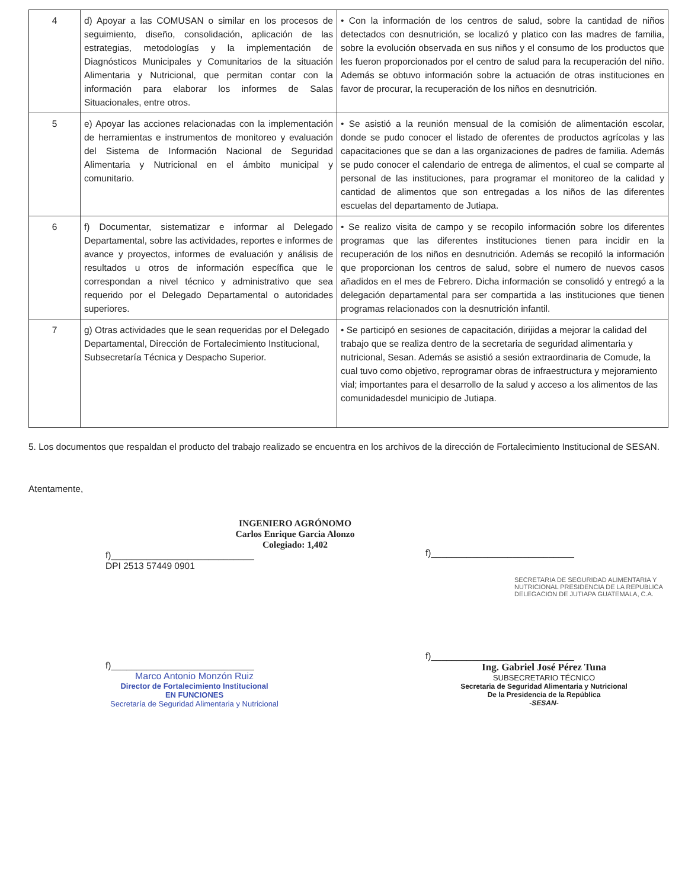| 4 | d) Apoyar a las COMUSAN o similar en los procesos de seguimiento, diseño, consolidación, aplicación de las estrategias, metodologías y la implementación de Diagnósticos Municipales y Comunitarios de la situación Alimentaria y Nutricional, que permitan contar con la información para elaborar los informes de Salas Situacionales, entre otros. | • Con la información de los centros de salud, sobre la cantidad de niños detectados con desnutrición, se localizó y platico con las madres de familia, sobre la evolución observada en sus niños y el consumo de los productos que les fueron proporcionados por el centro de salud para la recuperación del niño. Además se obtuvo información sobre la actuación de otras instituciones en favor de procurar, la recuperación de los niños en desnutrición. |
| 5 | e) Apoyar las acciones relacionadas con la implementación de herramientas e instrumentos de monitoreo y evaluación del Sistema de Información Nacional de Seguridad Alimentaria y Nutricional en el ámbito municipal y comunitario. | • Se asistió a la reunión mensual de la comisión de alimentación escolar, donde se pudo conocer el listado de oferentes de productos agrícolas y las capacitaciones que se dan a las organizaciones de padres de familia. Además se pudo conocer el calendario de entrega de alimentos, el cual se comparte al personal de las instituciones, para programar el monitoreo de la calidad y cantidad de alimentos que son entregadas a los niños de las diferentes escuelas del departamento de Jutiapa. |
| 6 | f) Documentar, sistematizar e informar al Delegado Departamental, sobre las actividades, reportes e informes de avance y proyectos, informes de evaluación y análisis de resultados u otros de información específica que le correspondan a nivel técnico y administrativo que sea requerido por el Delegado Departamental o autoridades superiores. | • Se realizo visita de campo y se recopilo información sobre los diferentes programas que las diferentes instituciones tienen para incidir en la recuperación de los niños en desnutrición. Además se recopiló la información que proporcionan los centros de salud, sobre el numero de nuevos casos añadidos en el mes de Febrero. Dicha información se consolidó y entregó a la delegación departamental para ser compartida a las instituciones que tienen programas relacionados con la desnutrición infantil. |
| 7 | g) Otras actividades que le sean requeridas por el Delegado Departamental, Dirección de Fortalecimiento Institucional, Subsecretaría Técnica y Despacho Superior. | • Se participó en sesiones de capacitación, dirijidas a mejorar la calidad del trabajo que se realiza dentro de la secretaria de seguridad alimentaria y nutricional, Sesan. Además se asistió a sesión extraordinaria de Comude, la cual tuvo como objetivo, reprogramar obras de infraestructura y mejoramiento vial; importantes para el desarrollo de la salud y acceso a los alimentos de las comunidadesdel municipio de Jutiapa. |
5. Los documentos que respaldan el producto del trabajo realizado se encuentra en los archivos de la dirección de Fortalecimiento Institucional de SESAN.
Atentamente,
INGENIERO AGRÓNOMO
Carlos Enrique Garcia Alonzo
Colegiado: 1,402
f)____________________________
DPI 2513 57449 0901
f)____________________________
Marco Antonio Monzón Ruiz
Director de Fortalecimiento Institucional
EN FUNCIONES
Secretaría de Seguridad Alimentaria y Nutricional
f)____________________________
SECRETARIA DE SEGURIDAD ALIMENTARIA Y NUTRICIONAL PRESIDENCIA DE LA REPUBLICA DELEGACION DE JUTIAPA GUATEMALA, C.A.
f)____________________________
Ing. Gabriel José Pérez Tuna
SUBSECRETARIO TÉCNICO
Secretaria de Seguridad Alimentaria y Nutricional
De la Presidencia de la República
-SESAN-